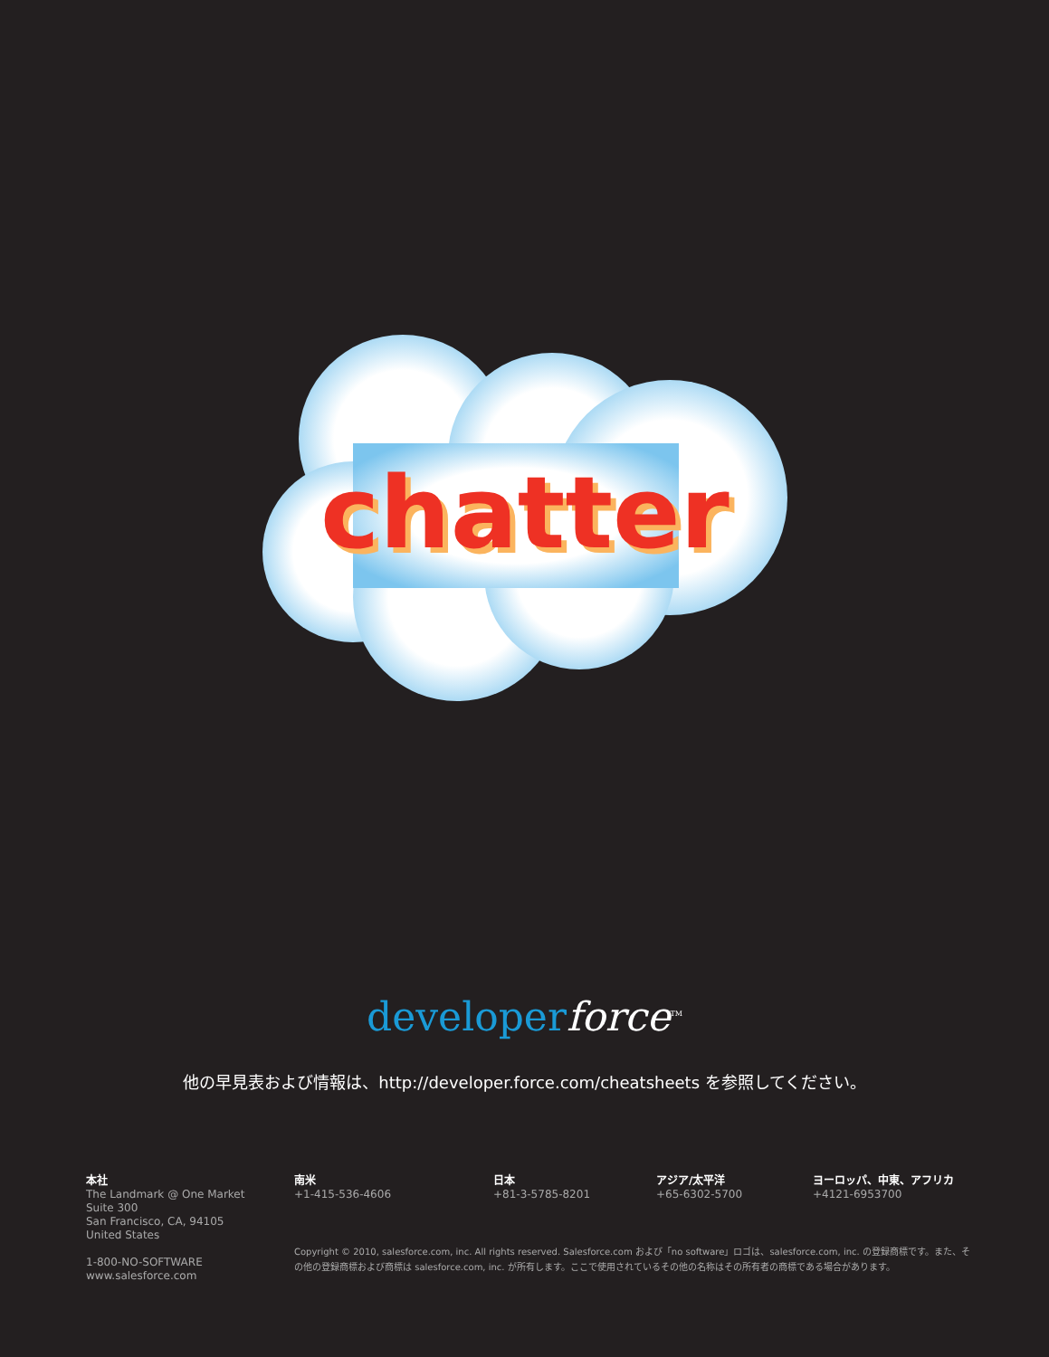chatter
chatter
developerforce<sup>TM</sup>
他の早見表および情報は、http://developer.force.com/cheatsheets を参照してください。
本社
The Landmark @ One Market
Suite 300
San Francisco, CA, 94105
United States
1-800-NO-SOFTWARE
www.salesforce.com
南米
+1-415-536-4606
日本
+81-3-5785-8201
アジア/太平洋
+65-6302-5700
ヨーロッパ、中東、アフリカ
+4121-6953700
Copyright © 2010, salesforce.com, inc. All rights reserved. Salesforce.com および「no software」ロゴは、salesforce.com, inc. の登録商標です。また、その他の登録商標および商標は salesforce.com, inc. が所有します。ここで使用されているその他の名称はその所有者の商標である場合があります。